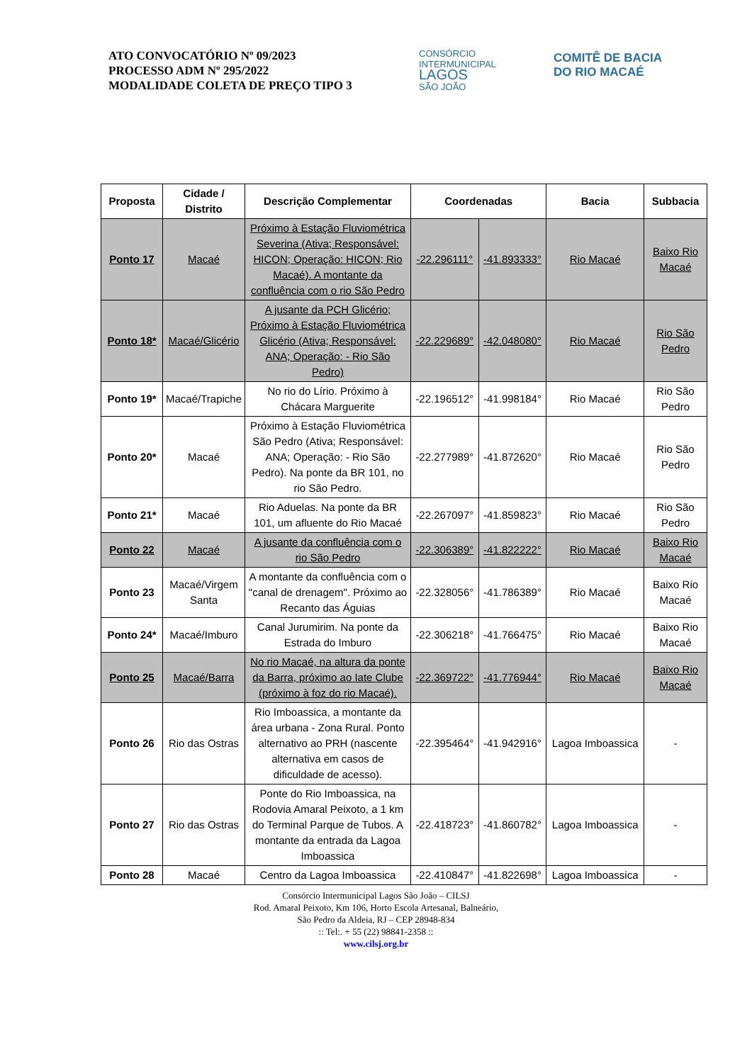ATO CONVOCATÓRIO Nº 09/2023
PROCESSO ADM Nº 295/2022
MODALIDADE COLETA DE PREÇO TIPO 3
CONSÓRCIO INTERMUNICIPAL
LAGOS
SÃO JOÃO
COMITÊ DE BACIA
DO RIO MACAÉ
| Proposta | Cidade / Distrito | Descrição Complementar | Coordenadas | | Bacia | Subbacia |
| --- | --- | --- | --- | --- | --- | --- |
| Ponto 17 | Macaé | Próximo à Estação Fluviométrica Severina (Ativa; Responsável: HICON; Operação: HICON; Rio Macaé). A montante da confluência com o rio São Pedro | -22.296111° | -41.893333° | Rio Macaé | Baixo Rio Macaé |
| Ponto 18* | Macaé/Glicério | A jusante da PCH Glicério; Próximo à Estação Fluviométrica Glicério (Ativa; Responsável: ANA; Operação: - Rio São Pedro) | -22.229689° | -42.048080° | Rio Macaé | Rio São Pedro |
| Ponto 19* | Macaé/Trapiche | No rio do Lírio. Próximo à Chácara Marguerite | -22.196512° | -41.998184° | Rio Macaé | Rio São Pedro |
| Ponto 20* | Macaé | Próximo à Estação Fluviométrica São Pedro (Ativa; Responsável: ANA; Operação: - Rio São Pedro). Na ponte da BR 101, no rio São Pedro. | -22.277989° | -41.872620° | Rio Macaé | Rio São Pedro |
| Ponto 21* | Macaé | Rio Aduelas. Na ponte da BR 101, um afluente do Rio Macaé | -22.267097° | -41.859823° | Rio Macaé | Rio São Pedro |
| Ponto 22 | Macaé | A jusante da confluência com o rio São Pedro | -22.306389° | -41.822222° | Rio Macaé | Baixo Rio Macaé |
| Ponto 23 | Macaé/Virgem Santa | A montante da confluência com o "canal de drenagem". Próximo ao Recanto das Águias | -22.328056° | -41.786389° | Rio Macaé | Baixo Rio Macaé |
| Ponto 24* | Macaé/Imburo | Canal Jurumirim. Na ponte da Estrada do Imburo | -22.306218° | -41.766475° | Rio Macaé | Baixo Rio Macaé |
| Ponto 25 | Macaé/Barra | No rio Macaé, na altura da ponte da Barra, próximo ao Iate Clube (próximo à foz do rio Macaé). | -22.369722° | -41.776944° | Rio Macaé | Baixo Rio Macaé |
| Ponto 26 | Rio das Ostras | Rio Imboassica, a montante da área urbana - Zona Rural. Ponto alternativo ao PRH (nascente alternativa em casos de dificuldade de acesso). | -22.395464° | -41.942916° | Lagoa Imboassica | - |
| Ponto 27 | Rio das Ostras | Ponte do Rio Imboassica, na Rodovia Amaral Peixoto, a 1 km do Terminal Parque de Tubos. A montante da entrada da Lagoa Imboassica | -22.418723° | -41.860782° | Lagoa Imboassica | - |
| Ponto 28 | Macaé | Centro da Lagoa Imboassica | -22.410847° | -41.822698° | Lagoa Imboassica | - |
Consórcio Intermunicipal Lagos São João – CILSJ
Rod. Amaral Peixoto, Km 106, Horto Escola Artesanal, Balneário,
São Pedro da Aldeia, RJ – CEP 28948-834
:: Tel:. + 55 (22) 98841-2358 ::
www.cilsj.org.br